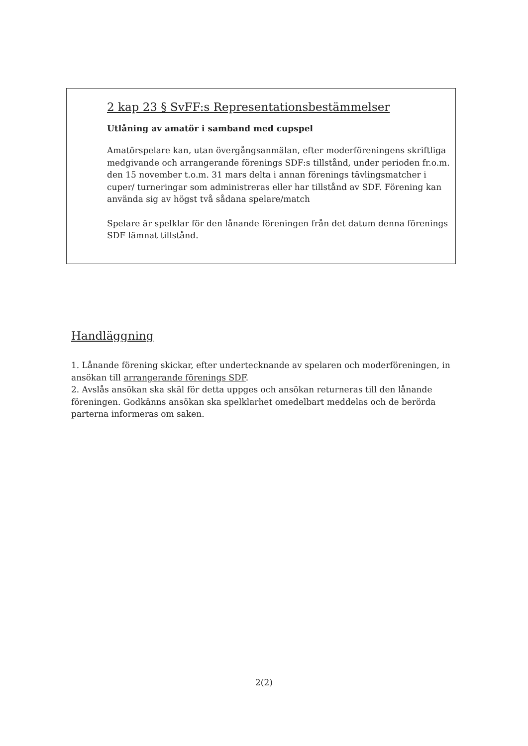2 kap 23 § SvFF:s Representationsbestämmelser
Utlåning av amatör i samband med cupspel
Amatörspelare kan, utan övergångsanmälan, efter moderföreningens skriftliga medgivande och arrangerande förenings SDF:s tillstånd, under perioden fr.o.m. den 15 november t.o.m. 31 mars delta i annan förenings tävlingsmatcher i cuper/ turneringar som administreras eller har tillstånd av SDF. Förening kan använda sig av högst två sådana spelare/match
Spelare är spelklar för den lånande föreningen från det datum denna förenings SDF lämnat tillstånd.
Handläggning
1. Lånande förening skickar, efter undertecknande av spelaren och moderföreningen, in ansökan till arrangerande förenings SDF.
2. Avslås ansökan ska skäl för detta uppges och ansökan returneras till den lånande föreningen. Godkänns ansökan ska spelklarhet omedelbart meddelas och de berörda parterna informeras om saken.
2(2)